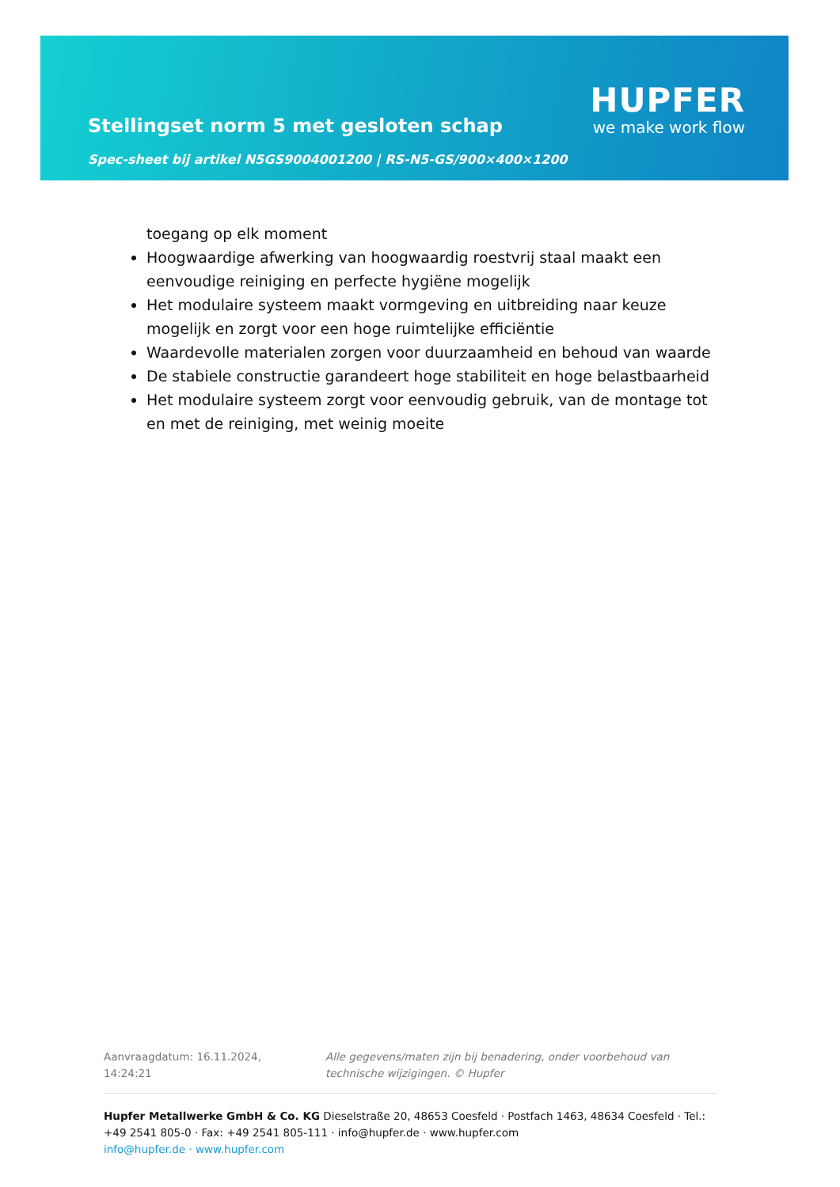Stellingset norm 5 met gesloten schap
Spec-sheet bij artikel N5GS9004001200 | RS-N5-GS/900×400×1200
HUPFER
we make work flow
toegang op elk moment
Hoogwaardige afwerking van hoogwaardig roestvrij staal maakt een eenvoudige reiniging en perfecte hygiëne mogelijk
Het modulaire systeem maakt vormgeving en uitbreiding naar keuze mogelijk en zorgt voor een hoge ruimtelijke efficiëntie
Waardevolle materialen zorgen voor duurzaamheid en behoud van waarde
De stabiele constructie garandeert hoge stabiliteit en hoge belastbaarheid
Het modulaire systeem zorgt voor eenvoudig gebruik, van de montage tot en met de reiniging, met weinig moeite
Aanvraagdatum: 16.11.2024, 14:24:21
Alle gegevens/maten zijn bij benadering, onder voorbehoud van technische wijzigingen. © Hupfer
Hupfer Metallwerke GmbH & Co. KG Dieselstraße 20, 48653 Coesfeld · Postfach 1463, 48634 Coesfeld · Tel.: +49 2541 805-0 · Fax: +49 2541 805-111 · info@hupfer.de · www.hupfer.com
info@hupfer.de · www.hupfer.com